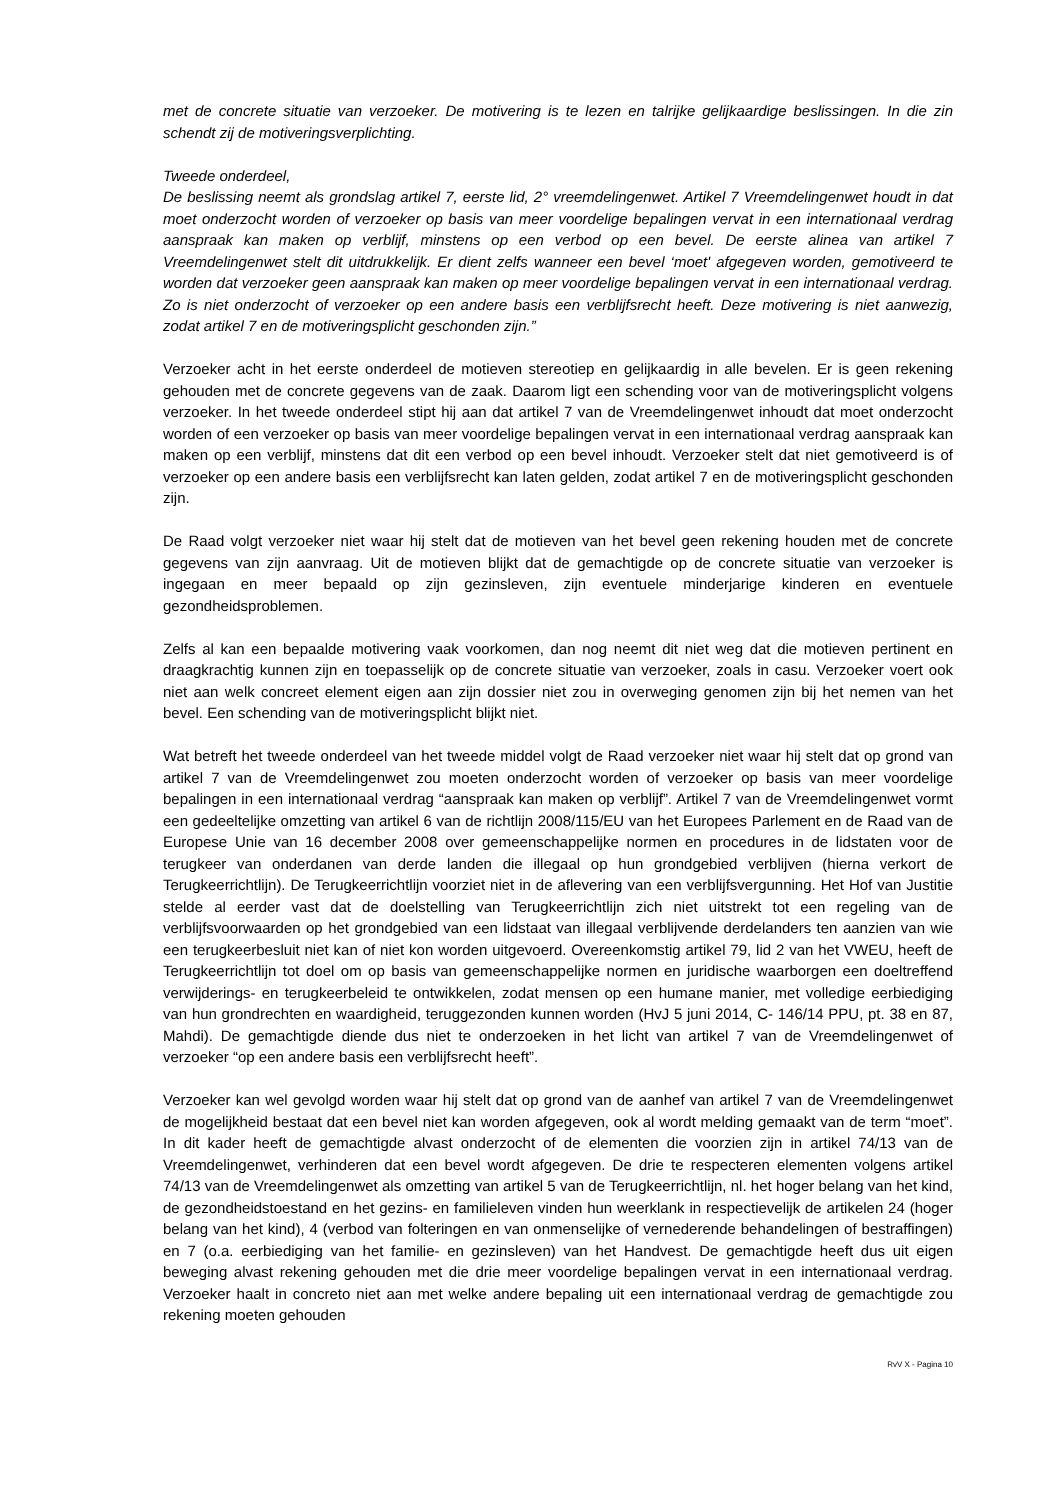met de concrete situatie van verzoeker. De motivering is te lezen en talrijke gelijkaardige beslissingen. In die zin schendt zij de motiveringsverplichting.
Tweede onderdeel,
De beslissing neemt als grondslag artikel 7, eerste lid, 2° vreemdelingenwet. Artikel 7 Vreemdelingenwet houdt in dat moet onderzocht worden of verzoeker op basis van meer voordelige bepalingen vervat in een internationaal verdrag aanspraak kan maken op verblijf, minstens op een verbod op een bevel. De eerste alinea van artikel 7 Vreemdelingenwet stelt dit uitdrukkelijk. Er dient zelfs wanneer een bevel ‘moet' afgegeven worden, gemotiveerd te worden dat verzoeker geen aanspraak kan maken op meer voordelige bepalingen vervat in een internationaal verdrag. Zo is niet onderzocht of verzoeker op een andere basis een verblijfsrecht heeft. Deze motivering is niet aanwezig, zodat artikel 7 en de motiveringsplicht geschonden zijn.”
Verzoeker acht in het eerste onderdeel de motieven stereotiep en gelijkaardig in alle bevelen. Er is geen rekening gehouden met de concrete gegevens van de zaak. Daarom ligt een schending voor van de motiveringsplicht volgens verzoeker. In het tweede onderdeel stipt hij aan dat artikel 7 van de Vreemdelingenwet inhoudt dat moet onderzocht worden of een verzoeker op basis van meer voordelige bepalingen vervat in een internationaal verdrag aanspraak kan maken op een verblijf, minstens dat dit een verbod op een bevel inhoudt. Verzoeker stelt dat niet gemotiveerd is of verzoeker op een andere basis een verblijfsrecht kan laten gelden, zodat artikel 7 en de motiveringsplicht geschonden zijn.
De Raad volgt verzoeker niet waar hij stelt dat de motieven van het bevel geen rekening houden met de concrete gegevens van zijn aanvraag. Uit de motieven blijkt dat de gemachtigde op de concrete situatie van verzoeker is ingegaan en meer bepaald op zijn gezinsleven, zijn eventuele minderjarige kinderen en eventuele gezondheidsproblemen.
Zelfs al kan een bepaalde motivering vaak voorkomen, dan nog neemt dit niet weg dat die motieven pertinent en draagkrachtig kunnen zijn en toepasselijk op de concrete situatie van verzoeker, zoals in casu. Verzoeker voert ook niet aan welk concreet element eigen aan zijn dossier niet zou in overweging genomen zijn bij het nemen van het bevel. Een schending van de motiveringsplicht blijkt niet.
Wat betreft het tweede onderdeel van het tweede middel volgt de Raad verzoeker niet waar hij stelt dat op grond van artikel 7 van de Vreemdelingenwet zou moeten onderzocht worden of verzoeker op basis van meer voordelige bepalingen in een internationaal verdrag “aanspraak kan maken op verblijf”. Artikel 7 van de Vreemdelingenwet vormt een gedeeltelijke omzetting van artikel 6 van de richtlijn 2008/115/EU van het Europees Parlement en de Raad van de Europese Unie van 16 december 2008 over gemeenschappelijke normen en procedures in de lidstaten voor de terugkeer van onderdanen van derde landen die illegaal op hun grondgebied verblijven (hierna verkort de Terugkeerrichtlijn). De Terugkeerrichtlijn voorziet niet in de aflevering van een verblijfsvergunning. Het Hof van Justitie stelde al eerder vast dat de doelstelling van Terugkeerrichtlijn zich niet uitstrekt tot een regeling van de verblijfsvoorwaarden op het grondgebied van een lidstaat van illegaal verblijvende derdelanders ten aanzien van wie een terugkeerbesluit niet kan of niet kon worden uitgevoerd. Overeenkomstig artikel 79, lid 2 van het VWEU, heeft de Terugkeerrichtlijn tot doel om op basis van gemeenschappelijke normen en juridische waarborgen een doeltreffend verwijderings- en terugkeerbeleid te ontwikkelen, zodat mensen op een humane manier, met volledige eerbiediging van hun grondrechten en waardigheid, teruggezonden kunnen worden (HvJ 5 juni 2014, C- 146/14 PPU, pt. 38 en 87, Mahdi). De gemachtigde diende dus niet te onderzoeken in het licht van artikel 7 van de Vreemdelingenwet of verzoeker “op een andere basis een verblijfsrecht heeft”.
Verzoeker kan wel gevolgd worden waar hij stelt dat op grond van de aanhef van artikel 7 van de Vreemdelingenwet de mogelijkheid bestaat dat een bevel niet kan worden afgegeven, ook al wordt melding gemaakt van de term “moet”. In dit kader heeft de gemachtigde alvast onderzocht of de elementen die voorzien zijn in artikel 74/13 van de Vreemdelingenwet, verhinderen dat een bevel wordt afgegeven. De drie te respecteren elementen volgens artikel 74/13 van de Vreemdelingenwet als omzetting van artikel 5 van de Terugkeerrichtlijn, nl. het hoger belang van het kind, de gezondheidstoestand en het gezins- en familieleven vinden hun weerklank in respectievelijk de artikelen 24 (hoger belang van het kind), 4 (verbod van folteringen en van onmenselijke of vernederende behandelingen of bestraffingen) en 7 (o.a. eerbiediging van het familie- en gezinsleven) van het Handvest. De gemachtigde heeft dus uit eigen beweging alvast rekening gehouden met die drie meer voordelige bepalingen vervat in een internationaal verdrag. Verzoeker haalt in concreto niet aan met welke andere bepaling uit een internationaal verdrag de gemachtigde zou rekening moeten gehouden
RvV X - Pagina 10